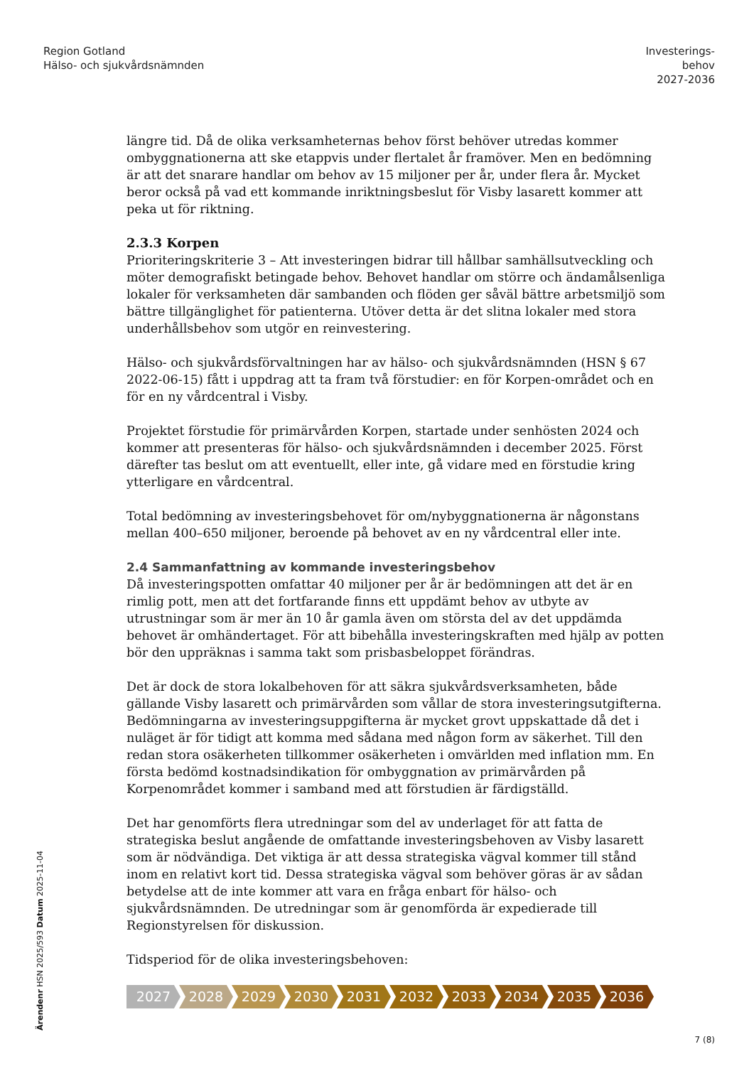Region Gotland
Hälso- och sjukvårdsnämnden
Investerings-
behov
2027-2036
längre tid. Då de olika verksamheternas behov först behöver utredas kommer ombyggnationerna att ske etappvis under flertalet år framöver. Men en bedömning är att det snarare handlar om behov av 15 miljoner per år, under flera år. Mycket beror också på vad ett kommande inriktningsbeslut för Visby lasarett kommer att peka ut för riktning.
2.3.3 Korpen
Prioriteringskriterie 3 – Att investeringen bidrar till hållbar samhällsutveckling och möter demografiskt betingade behov. Behovet handlar om större och ändamålsenliga lokaler för verksamheten där sambanden och flöden ger såväl bättre arbetsmiljö som bättre tillgänglighet för patienterna. Utöver detta är det slitna lokaler med stora underhållsbehov som utgör en reinvestering.
Hälso- och sjukvårdsförvaltningen har av hälso- och sjukvårdsnämnden (HSN § 67 2022-06-15) fått i uppdrag att ta fram två förstudier: en för Korpen-området och en för en ny vårdcentral i Visby.
Projektet förstudie för primärvården Korpen, startade under senhösten 2024 och kommer att presenteras för hälso- och sjukvårdsnämnden i december 2025. Först därefter tas beslut om att eventuellt, eller inte, gå vidare med en förstudie kring ytterligare en vårdcentral.
Total bedömning av investeringsbehovet för om/nybyggnationerna är någonstans mellan 400–650 miljoner, beroende på behovet av en ny vårdcentral eller inte.
2.4 Sammanfattning av kommande investeringsbehov
Då investeringspotten omfattar 40 miljoner per år är bedömningen att det är en rimlig pott, men att det fortfarande finns ett uppdämt behov av utbyte av utrustningar som är mer än 10 år gamla även om största del av det uppdämda behovet är omhändertaget. För att bibehålla investeringskraften med hjälp av potten bör den uppräknas i samma takt som prisbasbeloppet förändras.
Det är dock de stora lokalbehoven för att säkra sjukvårdsverksamheten, både gällande Visby lasarett och primärvården som vållar de stora investeringsutgifterna. Bedömningarna av investeringsuppgifterna är mycket grovt uppskattade då det i nuläget är för tidigt att komma med sådana med någon form av säkerhet. Till den redan stora osäkerheten tillkommer osäkerheten i omvärlden med inflation mm. En första bedömd kostnadsindikation för ombyggnation av primärvården på Korpenområdet kommer i samband med att förstudien är färdigställd.
Det har genomförts flera utredningar som del av underlaget för att fatta de strategiska beslut angående de omfattande investeringsbehoven av Visby lasarett som är nödvändiga. Det viktiga är att dessa strategiska vägval kommer till stånd inom en relativt kort tid. Dessa strategiska vägval som behöver göras är av sådan betydelse att de inte kommer att vara en fråga enbart för hälso- och sjukvårdsnämnden. De utredningar som är genomförda är expedierade till Regionstyrelsen för diskussion.
Tidsperiod för de olika investeringsbehoven:
2027 2028 2029 2030 2031 2032 2033 2034 2035 2036
Ärendenr HSN 2025/593 Datum 2025-11-04 7 (8)